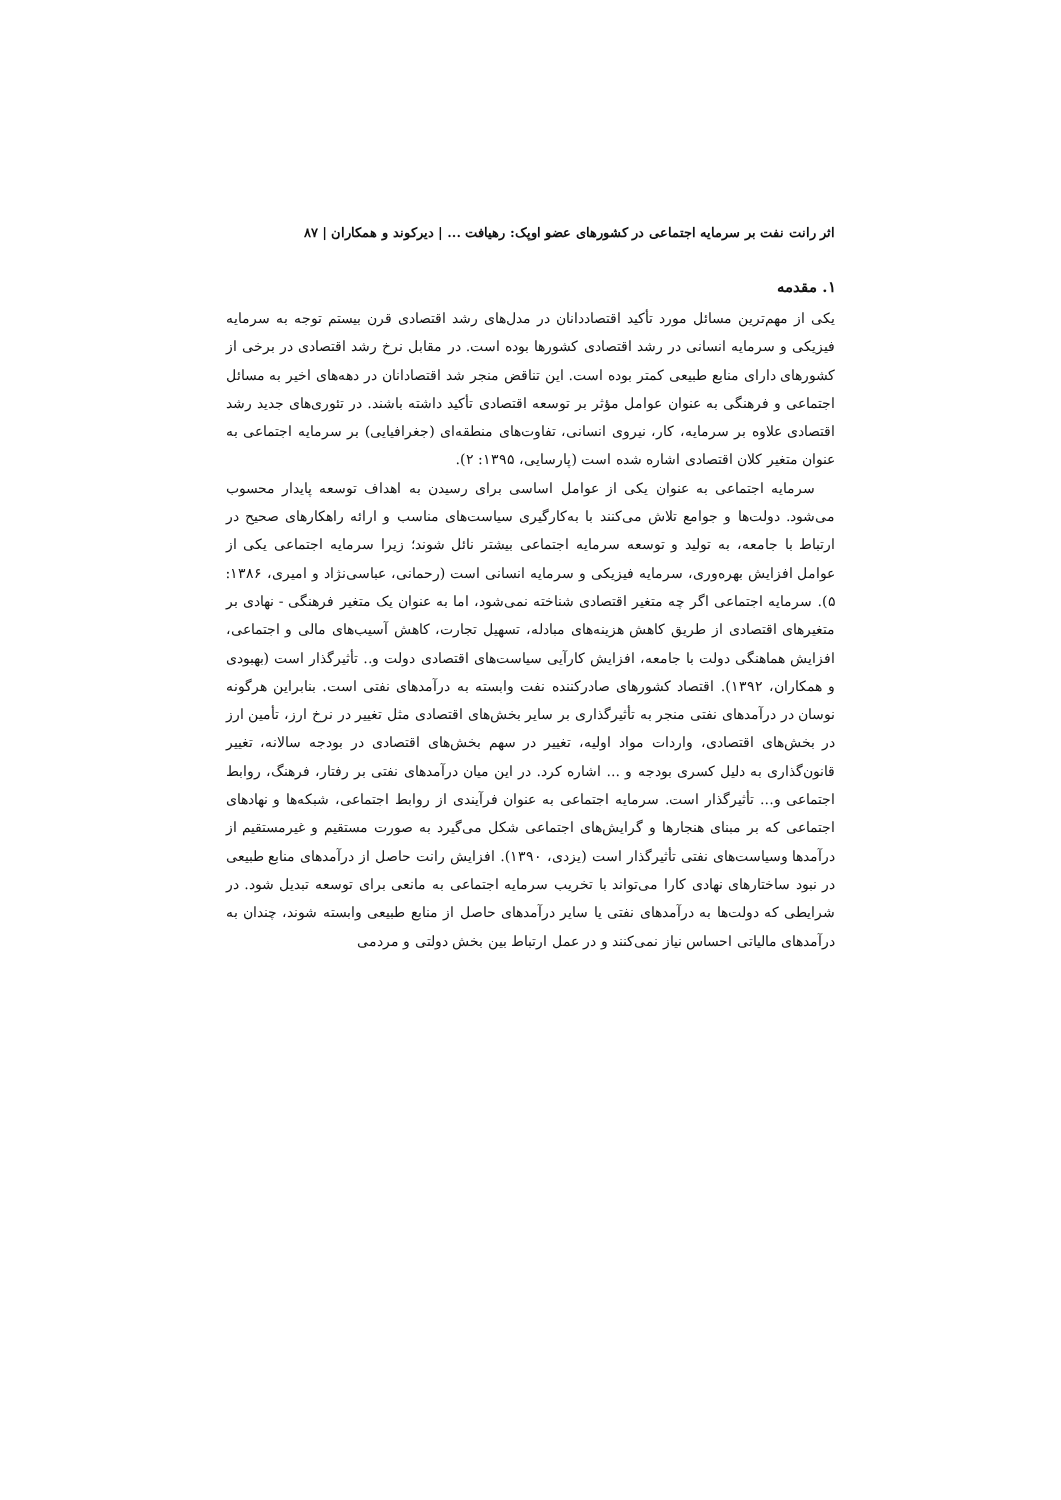اثر رانت نفت بر سرمایه اجتماعی در کشورهای عضو اوپک: رهیافت ... | دیرکوند و همکاران | ۸۷
۱. مقدمه
یکی از مهم‌ترین مسائل مورد تأکید اقتصاددانان در مدل‌های رشد اقتصادی قرن بیستم توجه به سرمایه فیزیکی و سرمایه انسانی در رشد اقتصادی کشورها بوده است. در مقابل نرخ رشد اقتصادی در برخی از کشورهای دارای منابع طبیعی کمتر بوده است. این تناقض منجر شد اقتصادانان در دهه‌های اخیر به مسائل اجتماعی و فرهنگی به عنوان عوامل مؤثر بر توسعه اقتصادی تأکید داشته باشند. در تئوری‌های جدید رشد اقتصادی علاوه بر سرمایه، کار، نیروی انسانی، تفاوت‌های منطقه‌ای (جغرافیایی) بر سرمایه اجتماعی به عنوان متغیر کلان اقتصادی اشاره شده است (پارسایی، ۱۳۹۵: ۲).
سرمایه اجتماعی به عنوان یکی از عوامل اساسی برای رسیدن به اهداف توسعه پایدار محسوب می‌شود. دولت‌ها و جوامع تلاش می‌کنند با به‌کارگیری سیاست‌های مناسب و ارائه راهکارهای صحیح در ارتباط با جامعه، به تولید و توسعه سرمایه اجتماعی بیشتر نائل شوند؛ زیرا سرمایه اجتماعی یکی از عوامل افزایش بهره‌وری، سرمایه فیزیکی و سرمایه انسانی است (رحمانی، عباسی‌نژاد و امیری، ۱۳۸۶: ۵). سرمایه اجتماعی اگر چه متغیر اقتصادی شناخته نمی‌شود، اما به عنوان یک متغیر فرهنگی - نهادی بر متغیرهای اقتصادی از طریق کاهش هزینه‌های مبادله، تسهیل تجارت، کاهش آسیب‌های مالی و اجتماعی، افزایش هماهنگی دولت با جامعه، افزایش کارآیی سیاست‌های اقتصادی دولت و.. تأثیرگذار است (بهبودی و همکاران، ۱۳۹۲). اقتصاد کشورهای صادرکننده نفت وابسته به درآمدهای نفتی است. بنابراین هرگونه نوسان در درآمدهای نفتی منجر به تأثیرگذاری بر سایر بخش‌های اقتصادی مثل تغییر در نرخ ارز، تأمین ارز در بخش‌های اقتصادی، واردات مواد اولیه، تغییر در سهم بخش‌های اقتصادی در بودجه سالانه، تغییر قانون‌گذاری به دلیل کسری بودجه و ... اشاره کرد. در این میان درآمدهای نفتی بر رفتار، فرهنگ، روابط اجتماعی و... تأثیرگذار است. سرمایه اجتماعی به عنوان فرآیندی از روابط اجتماعی، شبکه‌ها و نهادهای اجتماعی که بر مبنای هنجارها و گرایش‌های اجتماعی شکل می‌گیرد به صورت مستقیم و غیرمستقیم از درآمدها وسیاست‌های نفتی تأثیرگذار است (یزدی، ۱۳۹۰). افزایش رانت حاصل از درآمدهای منابع طبیعی در نبود ساختارهای نهادی کارا می‌تواند با تخریب سرمایه اجتماعی به مانعی برای توسعه تبدیل شود. در شرایطی که دولت‌ها به درآمدهای نفتی یا سایر درآمدهای حاصل از منابع طبیعی وابسته شوند، چندان به درآمدهای مالیاتی احساس نیاز نمی‌کنند و در عمل ارتباط بین بخش دولتی و مردمی